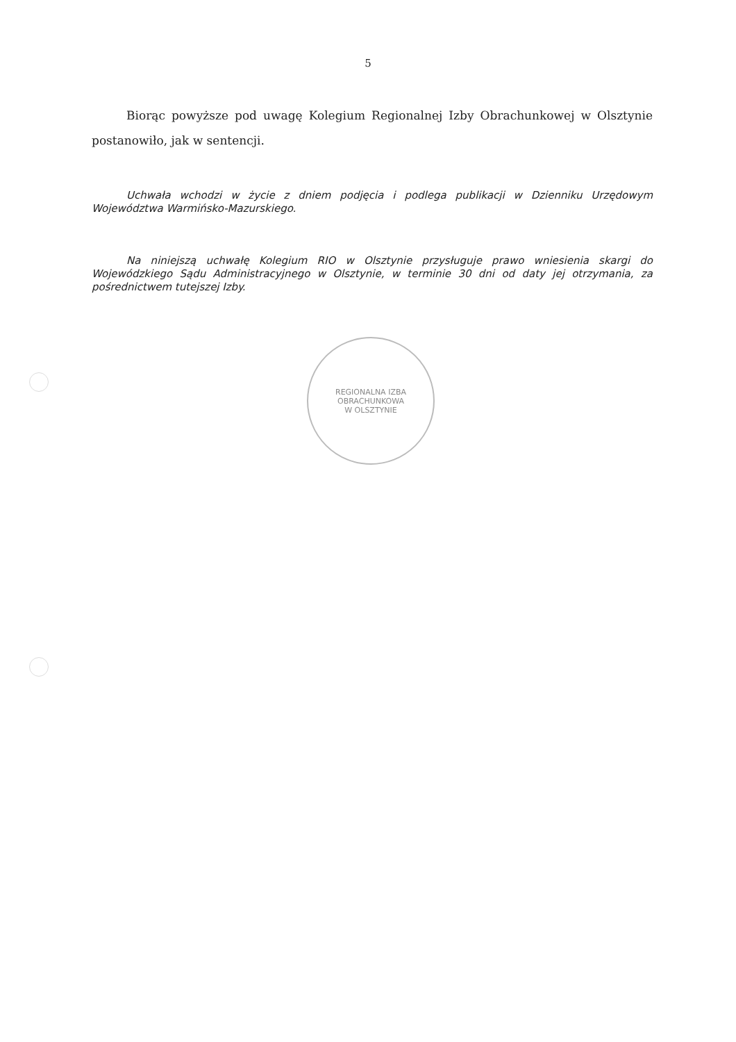5
Biorąc powyższe pod uwagę Kolegium Regionalnej Izby Obrachunkowej w Olsztynie postanowiło, jak w sentencji.
Uchwała wchodzi w życie z dniem podjęcia i podlega publikacji w Dzienniku Urzędowym Województwa Warmińsko-Mazurskiego.
Na niniejszą uchwałę Kolegium RIO w Olsztynie przysługuje prawo wniesienia skargi do Wojewódzkiego Sądu Administracyjnego w Olsztynie, w terminie 30 dni od daty jej otrzymania, za pośrednictwem tutejszej Izby.
REGIONALNA IZBA OBRACHUNKOWA
W OLSZTYNIE